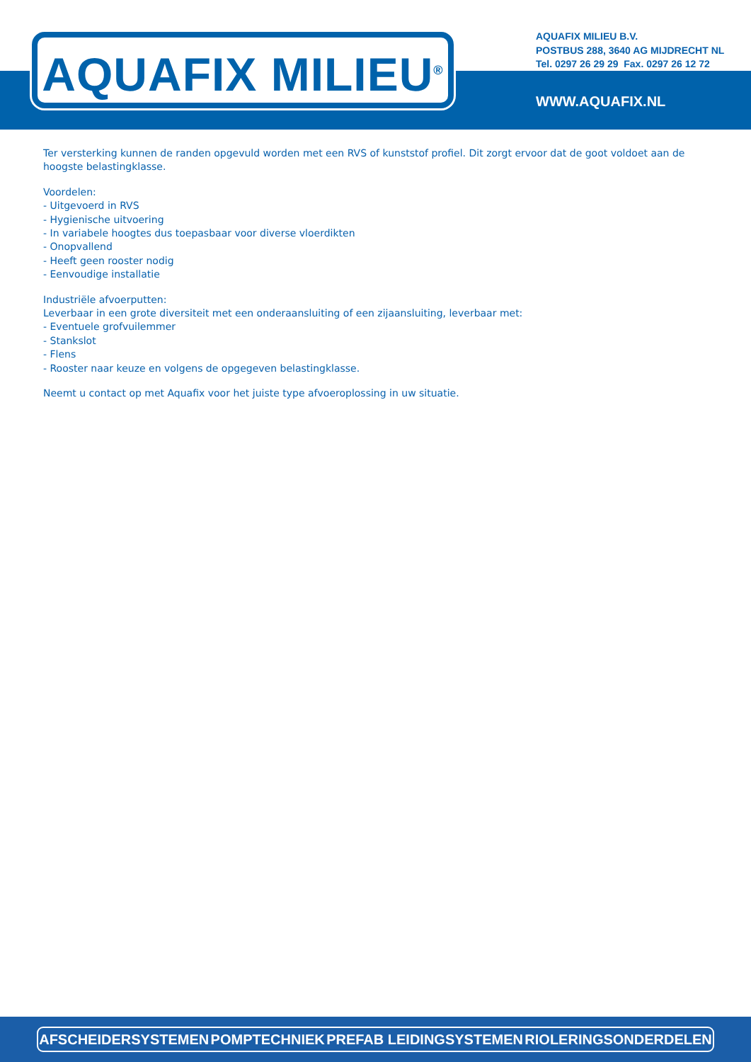AQUAFIX MILIEU<sup>®</sup>
AQUAFIX MILIEU B.V.
POSTBUS 288, 3640 AG MIJDRECHT NL
Tel. 0297 26 29 29 Fax. 0297 26 12 72
WWW.AQUAFIX.NL
Ter versterking kunnen de randen opgevuld worden met een RVS of kunststof profiel. Dit zorgt ervoor dat de goot voldoet aan de hoogste belastingklasse.
Voordelen:
- Uitgevoerd in RVS
- Hygienische uitvoering
- In variabele hoogtes dus toepasbaar voor diverse vloerdikten
- Onopvallend
- Heeft geen rooster nodig
- Eenvoudige installatie
Industriële afvoerputten:
Leverbaar in een grote diversiteit met een onderaansluiting of een zijaansluiting, leverbaar met:
- Eventuele grofvuilemmer
- Stankslot
- Flens
- Rooster naar keuze en volgens de opgegeven belastingklasse.
Neemt u contact op met Aquafix voor het juiste type afvoeroplossing in uw situatie.
AFSCHEIDERSYSTEMEN POMPTECHNIEK PREFAB LEIDINGSYSTEMEN RIOLERINGSONDERDELEN